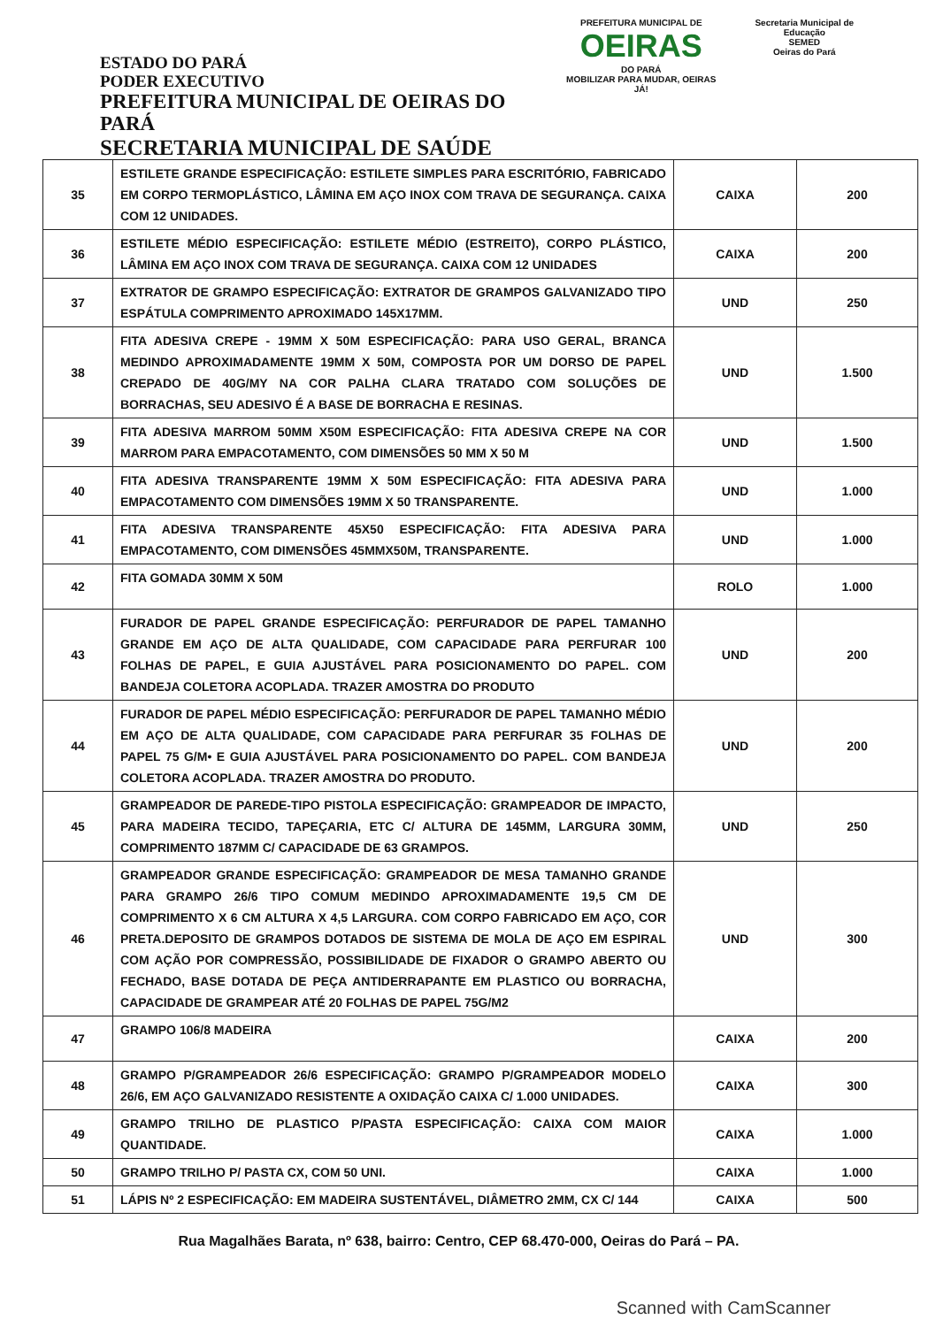ESTADO DO PARÁ
PODER EXECUTIVO
PREFEITURA MUNICIPAL DE OEIRAS DO PARÁ
SECRETARIA MUNICIPAL DE SAÚDE
PREFEITURA MUNICIPAL DE
OEIRAS
DO PARÁ
MOBILIZAR PARA MUDAR, OEIRAS JÁ!
Secretaria Municipal de Educação
SEMED
Oeiras do Pará
| 35 | ESTILETE GRANDE ESPECIFICAÇÃO: ESTILETE SIMPLES PARA ESCRITÓRIO, FABRICADO EM CORPO TERMOPLÁSTICO, LÂMINA EM AÇO INOX COM TRAVA DE SEGURANÇA. CAIXA COM 12 UNIDADES. | CAIXA | 200 |
| 36 | ESTILETE MÉDIO ESPECIFICAÇÃO: ESTILETE MÉDIO (ESTREITO), CORPO PLÁSTICO, LÂMINA EM AÇO INOX COM TRAVA DE SEGURANÇA. CAIXA COM 12 UNIDADES | CAIXA | 200 |
| 37 | EXTRATOR DE GRAMPO ESPECIFICAÇÃO: EXTRATOR DE GRAMPOS GALVANIZADO TIPO ESPÁTULA COMPRIMENTO APROXIMADO 145X17MM. | UND | 250 |
| 38 | FITA ADESIVA CREPE - 19MM X 50M ESPECIFICAÇÃO: PARA USO GERAL, BRANCA MEDINDO APROXIMADAMENTE 19MM X 50M, COMPOSTA POR UM DORSO DE PAPEL CREPADO DE 40G/MY NA COR PALHA CLARA TRATADO COM SOLUÇÕES DE BORRACHAS, SEU ADESIVO É A BASE DE BORRACHA E RESINAS. | UND | 1.500 |
| 39 | FITA ADESIVA MARROM 50MM X50M ESPECIFICAÇÃO: FITA ADESIVA CREPE NA COR MARROM PARA EMPACOTAMENTO, COM DIMENSÕES 50 MM X 50 M | UND | 1.500 |
| 40 | FITA ADESIVA TRANSPARENTE 19MM X 50M ESPECIFICAÇÃO: FITA ADESIVA PARA EMPACOTAMENTO COM DIMENSÕES 19MM X 50 TRANSPARENTE. | UND | 1.000 |
| 41 | FITA ADESIVA TRANSPARENTE 45X50 ESPECIFICAÇÃO: FITA ADESIVA PARA EMPACOTAMENTO, COM DIMENSÕES 45MMX50M, TRANSPARENTE. | UND | 1.000 |
| 42 | FITA GOMADA 30MM X 50M | ROLO | 1.000 |
| 43 | FURADOR DE PAPEL GRANDE ESPECIFICAÇÃO: PERFURADOR DE PAPEL TAMANHO GRANDE EM AÇO DE ALTA QUALIDADE, COM CAPACIDADE PARA PERFURAR 100 FOLHAS DE PAPEL, E GUIA AJUSTÁVEL PARA POSICIONAMENTO DO PAPEL. COM BANDEJA COLETORA ACOPLADA. TRAZER AMOSTRA DO PRODUTO | UND | 200 |
| 44 | FURADOR DE PAPEL MÉDIO ESPECIFICAÇÃO: PERFURADOR DE PAPEL TAMANHO MÉDIO EM AÇO DE ALTA QUALIDADE, COM CAPACIDADE PARA PERFURAR 35 FOLHAS DE PAPEL 75 G/M• E GUIA AJUSTÁVEL PARA POSICIONAMENTO DO PAPEL. COM BANDEJA COLETORA ACOPLADA. TRAZER AMOSTRA DO PRODUTO. | UND | 200 |
| 45 | GRAMPEADOR DE PAREDE-TIPO PISTOLA ESPECIFICAÇÃO: GRAMPEADOR DE IMPACTO, PARA MADEIRA TECIDO, TAPEÇARIA, ETC C/ ALTURA DE 145MM, LARGURA 30MM, COMPRIMENTO 187MM C/ CAPACIDADE DE 63 GRAMPOS. | UND | 250 |
| 46 | GRAMPEADOR GRANDE ESPECIFICAÇÃO: GRAMPEADOR DE MESA TAMANHO GRANDE PARA GRAMPO 26/6 TIPO COMUM MEDINDO APROXIMADAMENTE 19,5 CM DE COMPRIMENTO X 6 CM ALTURA X 4,5 LARGURA. COM CORPO FABRICADO EM AÇO, COR PRETA.DEPOSITO DE GRAMPOS DOTADOS DE SISTEMA DE MOLA DE AÇO EM ESPIRAL COM AÇÃO POR COMPRESSÃO, POSSIBILIDADE DE FIXADOR O GRAMPO ABERTO OU FECHADO, BASE DOTADA DE PEÇA ANTIDERRAPANTE EM PLASTICO OU BORRACHA, CAPACIDADE DE GRAMPEAR ATÉ 20 FOLHAS DE PAPEL 75G/M2 | UND | 300 |
| 47 | GRAMPO 106/8 MADEIRA | CAIXA | 200 |
| 48 | GRAMPO P/GRAMPEADOR 26/6 ESPECIFICAÇÃO: GRAMPO P/GRAMPEADOR MODELO 26/6, EM AÇO GALVANIZADO RESISTENTE A OXIDAÇÃO CAIXA C/ 1.000 UNIDADES. | CAIXA | 300 |
| 49 | GRAMPO TRILHO DE PLASTICO P/PASTA ESPECIFICAÇÃO: CAIXA COM MAIOR QUANTIDADE. | CAIXA | 1.000 |
| 50 | GRAMPO TRILHO P/ PASTA CX, COM 50 UNI. | CAIXA | 1.000 |
| 51 | LÁPIS Nº 2 ESPECIFICAÇÃO: EM MADEIRA SUSTENTÁVEL, DIÂMETRO 2MM, CX C/ 144 | CAIXA | 500 |
Rua Magalhães Barata, nº 638, bairro: Centro, CEP 68.470-000, Oeiras do Pará – PA.
Scanned with CamScanner